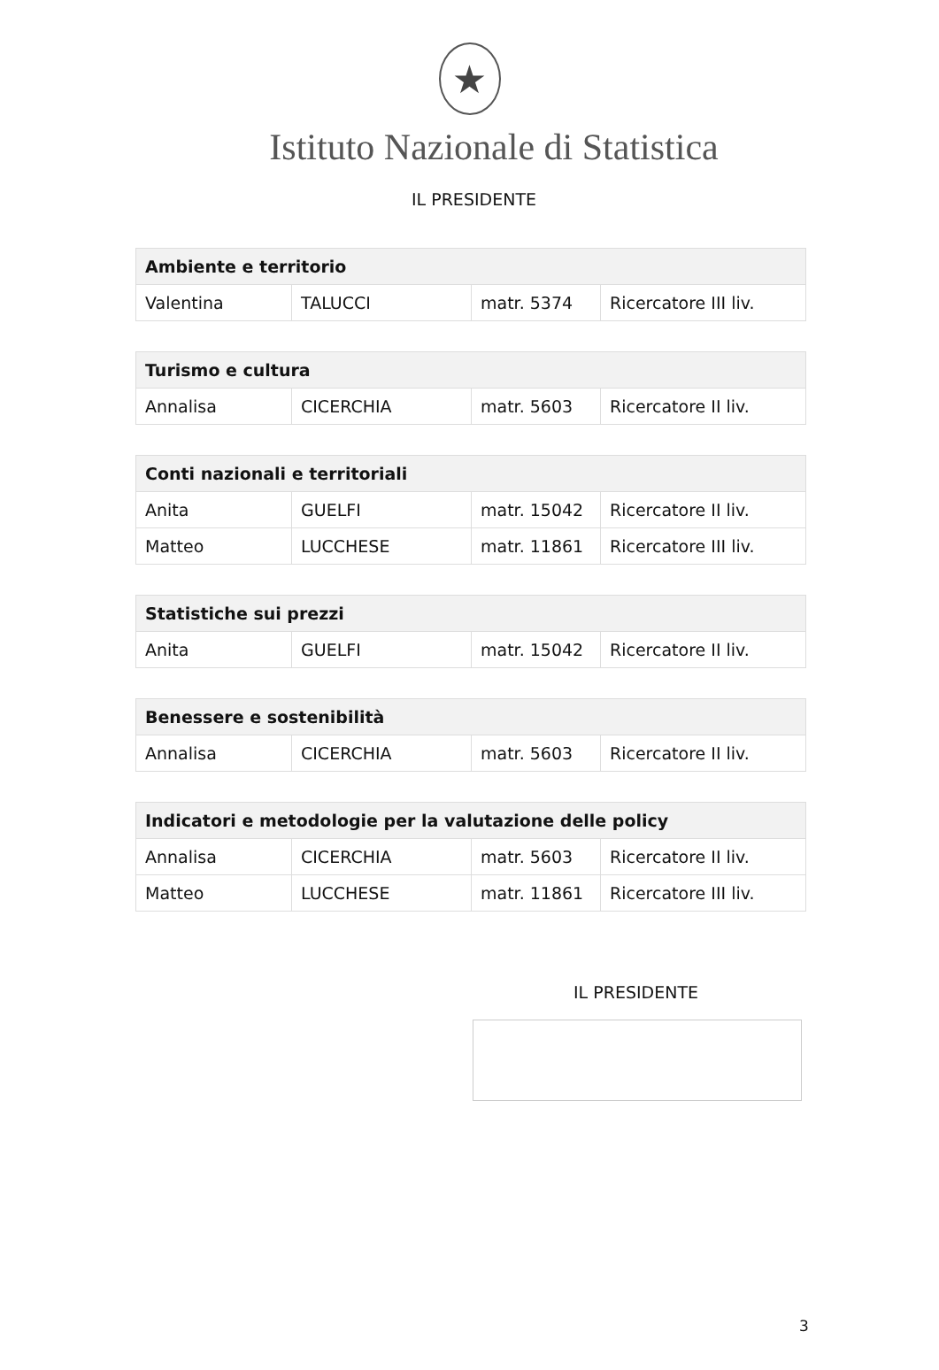★
Istituto Nazionale di Statistica
IL PRESIDENTE
| Ambiente e territorio | | | |
| --- | --- | --- | --- |
| Valentina | TALUCCI | matr. 5374 | Ricercatore III liv. |
| Turismo e cultura | | | |
| --- | --- | --- | --- |
| Annalisa | CICERCHIA | matr. 5603 | Ricercatore II liv. |
| Conti nazionali e territoriali | | | |
| --- | --- | --- | --- |
| Anita | GUELFI | matr. 15042 | Ricercatore II liv. |
| Matteo | LUCCHESE | matr. 11861 | Ricercatore III liv. |
| Statistiche sui prezzi | | | |
| --- | --- | --- | --- |
| Anita | GUELFI | matr. 15042 | Ricercatore II liv. |
| Benessere e sostenibilità | | | |
| --- | --- | --- | --- |
| Annalisa | CICERCHIA | matr. 5603 | Ricercatore II liv. |
| Indicatori e metodologie per la valutazione delle policy | | | |
| --- | --- | --- | --- |
| Annalisa | CICERCHIA | matr. 5603 | Ricercatore II liv. |
| Matteo | LUCCHESE | matr. 11861 | Ricercatore III liv. |
IL PRESIDENTE
3